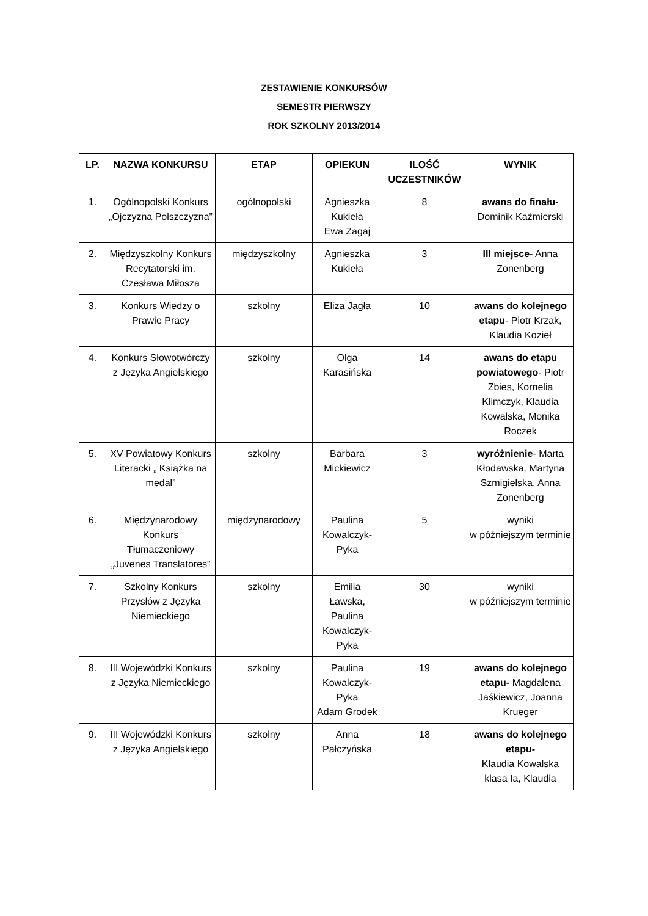ZESTAWIENIE KONKURSÓW
SEMESTR PIERWSZY
ROK SZKOLNY 2013/2014
| LP. | NAZWA KONKURSU | ETAP | OPIEKUN | ILOŚĆ UCZESTNIKÓW | WYNIK |
| --- | --- | --- | --- | --- | --- |
| 1. | Ogólnopolski Konkurs „Ojczyzna Polszczyzna” | ogólnopolski | Agnieszka Kukieła Ewa Zagaj | 8 | awans do finału- Dominik Kaźmierski |
| 2. | Międzyszkolny Konkurs Recytatorski im. Czesława Miłosza | międzyszkolny | Agnieszka Kukieła | 3 | III miejsce - Anna Zonenberg |
| 3. | Konkurs Wiedzy o Prawie Pracy | szkolny | Eliza Jagła | 10 | awans do kolejnego etapu - Piotr Krzak, Klaudia Kozieł |
| 4. | Konkurs Słowotwórczy z Języka Angielskiego | szkolny | Olga Karasińska | 14 | awans do etapu powiatowego - Piotr Zbies, Kornelia Klimczyk, Klaudia Kowalska, Monika Roczek |
| 5. | XV Powiatowy Konkurs Literacki „ Książka na medal” | szkolny | Barbara Mickiewicz | 3 | wyróżnienie - Marta Kłodawska, Martyna Szmigielska, Anna Zonenberg |
| 6. | Międzynarodowy Konkurs Tłumaczeniowy „Juvenes Translatores” | międzynarodowy | Paulina Kowalczyk-Pyka | 5 | wyniki w późniejszym terminie |
| 7. | Szkolny Konkurs Przysłów z Języka Niemieckiego | szkolny | Emilia Ławska, Paulina Kowalczyk-Pyka | 30 | wyniki w późniejszym terminie |
| 8. | III Wojewódzki Konkurs z Języka Niemieckiego | szkolny | Paulina Kowalczyk-Pyka Adam Grodek | 19 | awans do kolejnego etapu- Magdalena Jaśkiewicz, Joanna Krueger |
| 9. | III Wojewódzki Konkurs z Języka Angielskiego | szkolny | Anna Pałczyńska | 18 | awans do kolejnego etapu- Klaudia Kowalska klasa Ia, Klaudia |